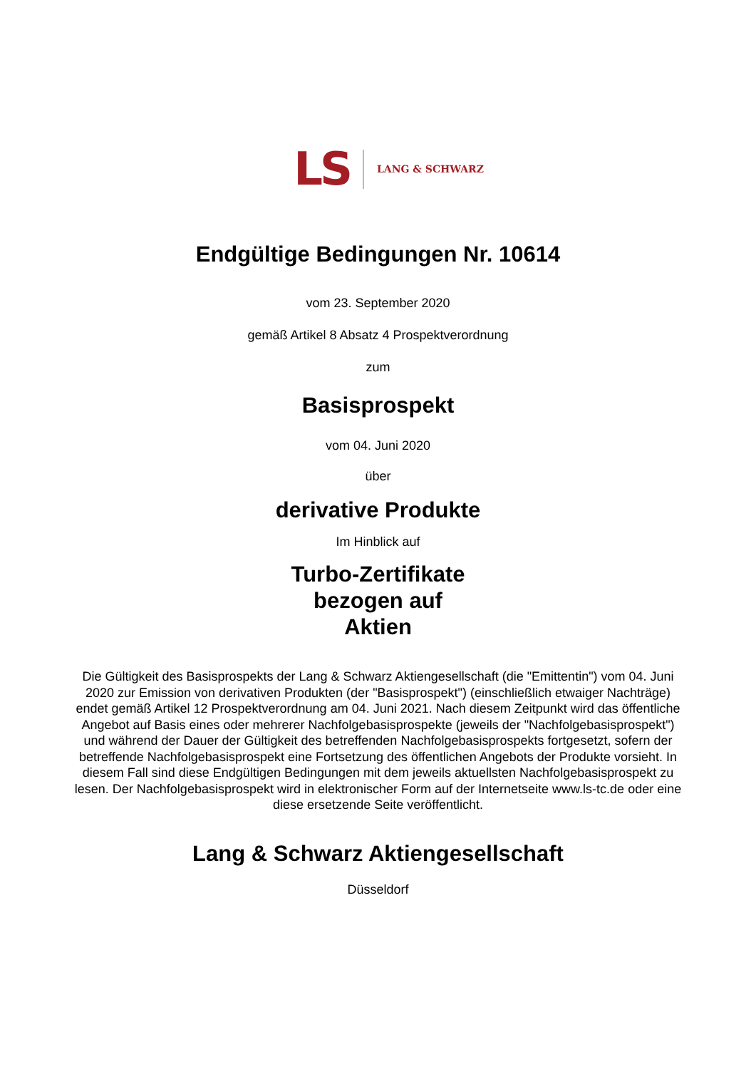LS LANG & SCHWARZ
Endgültige Bedingungen Nr. 10614
vom 23. September 2020
gemäß Artikel 8 Absatz 4 Prospektverordnung
zum
Basisprospekt
vom 04. Juni 2020
über
derivative Produkte
Im Hinblick auf
Turbo-Zertifikate
bezogen auf
Aktien
Die Gültigkeit des Basisprospekts der Lang & Schwarz Aktiengesellschaft (die "Emittentin") vom 04. Juni 2020 zur Emission von derivativen Produkten (der "Basisprospekt") (einschließlich etwaiger Nachträge) endet gemäß Artikel 12 Prospektverordnung am 04. Juni 2021. Nach diesem Zeitpunkt wird das öffentliche Angebot auf Basis eines oder mehrerer Nachfolgebasisprospekte (jeweils der "Nachfolgebasisprospekt") und während der Dauer der Gültigkeit des betreffenden Nachfolgebasisprospekts fortgesetzt, sofern der betreffende Nachfolgebasisprospekt eine Fortsetzung des öffentlichen Angebots der Produkte vorsieht. In diesem Fall sind diese Endgültigen Bedingungen mit dem jeweils aktuellsten Nachfolgebasisprospekt zu lesen. Der Nachfolgebasisprospekt wird in elektronischer Form auf der Internetseite www.ls-tc.de oder eine diese ersetzende Seite veröffentlicht.
Lang & Schwarz Aktiengesellschaft
Düsseldorf